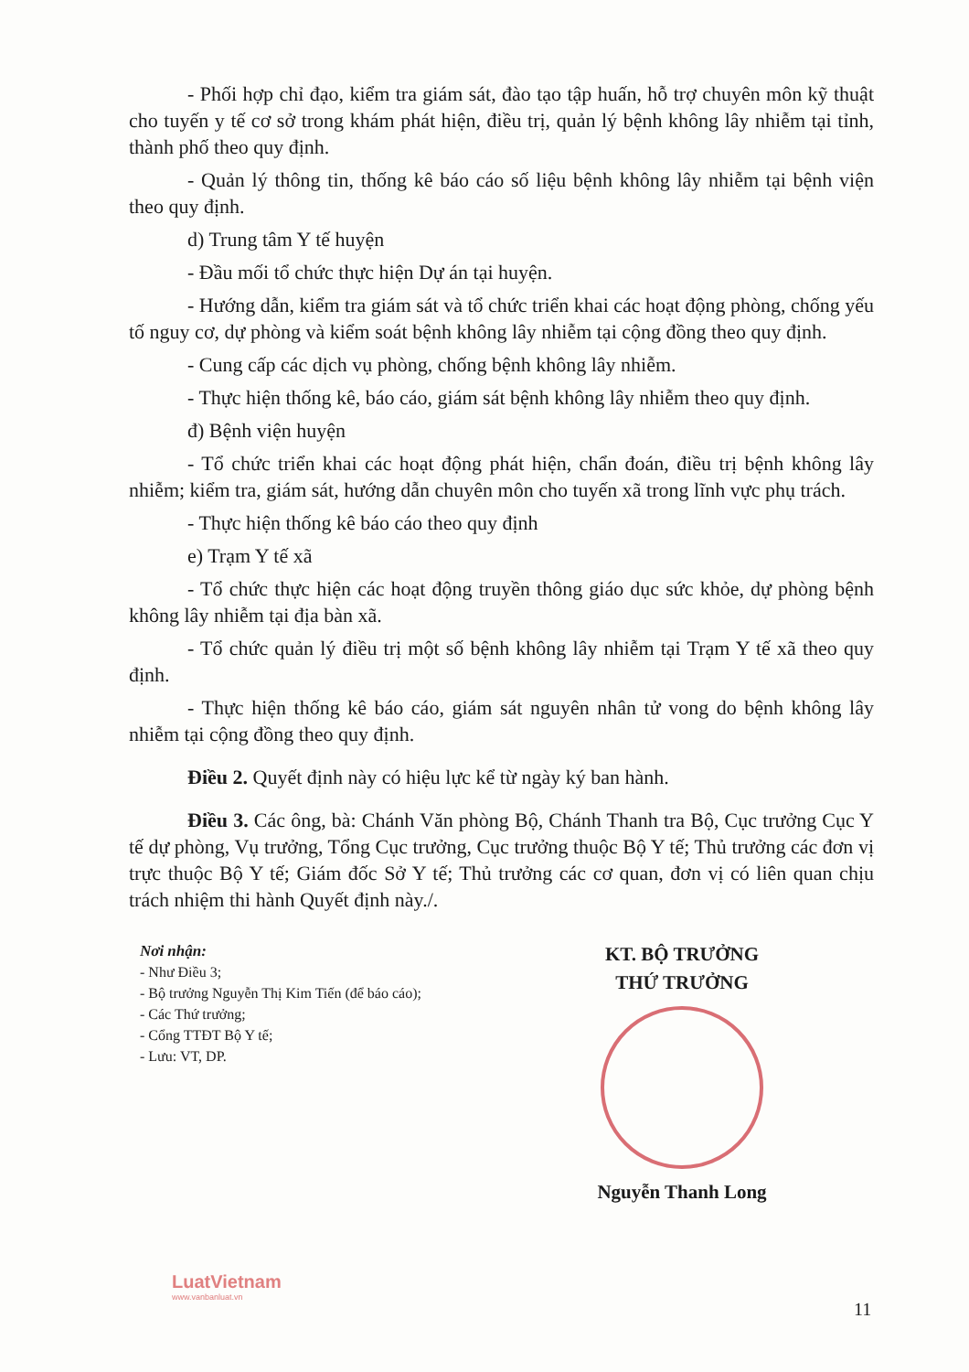- Phối hợp chỉ đạo, kiểm tra giám sát, đào tạo tập huấn, hỗ trợ chuyên môn kỹ thuật cho tuyến y tế cơ sở trong khám phát hiện, điều trị, quản lý bệnh không lây nhiễm tại tỉnh, thành phố theo quy định.
- Quản lý thông tin, thống kê báo cáo số liệu bệnh không lây nhiễm tại bệnh viện theo quy định.
d) Trung tâm Y tế huyện
- Đầu mối tổ chức thực hiện Dự án tại huyện.
- Hướng dẫn, kiểm tra giám sát và tổ chức triển khai các hoạt động phòng, chống yếu tố nguy cơ, dự phòng và kiểm soát bệnh không lây nhiễm tại cộng đồng theo quy định.
- Cung cấp các dịch vụ phòng, chống bệnh không lây nhiễm.
- Thực hiện thống kê, báo cáo, giám sát bệnh không lây nhiễm theo quy định.
đ) Bệnh viện huyện
- Tổ chức triển khai các hoạt động phát hiện, chẩn đoán, điều trị bệnh không lây nhiễm; kiểm tra, giám sát, hướng dẫn chuyên môn cho tuyến xã trong lĩnh vực phụ trách.
- Thực hiện thống kê báo cáo theo quy định
e) Trạm Y tế xã
- Tổ chức thực hiện các hoạt động truyền thông giáo dục sức khỏe, dự phòng bệnh không lây nhiễm tại địa bàn xã.
- Tổ chức quản lý điều trị một số bệnh không lây nhiễm tại Trạm Y tế xã theo quy định.
- Thực hiện thống kê báo cáo, giám sát nguyên nhân tử vong do bệnh không lây nhiễm tại cộng đồng theo quy định.
Điều 2. Quyết định này có hiệu lực kể từ ngày ký ban hành.
Điều 3. Các ông, bà: Chánh Văn phòng Bộ, Chánh Thanh tra Bộ, Cục trưởng Cục Y tế dự phòng, Vụ trưởng, Tổng Cục trưởng, Cục trưởng thuộc Bộ Y tế; Thủ trưởng các đơn vị trực thuộc Bộ Y tế; Giám đốc Sở Y tế; Thủ trưởng các cơ quan, đơn vị có liên quan chịu trách nhiệm thi hành Quyết định này./.
Nơi nhận:
- Như Điều 3;
- Bộ trưởng Nguyễn Thị Kim Tiến (để báo cáo);
- Các Thứ trưởng;
- Cổng TTĐT Bộ Y tế;
- Lưu: VT, DP.
KT. BỘ TRƯỞNG
THỨ TRƯỞNG
Nguyễn Thanh Long
LuatVietnam
www.vanbanluat.vn
11